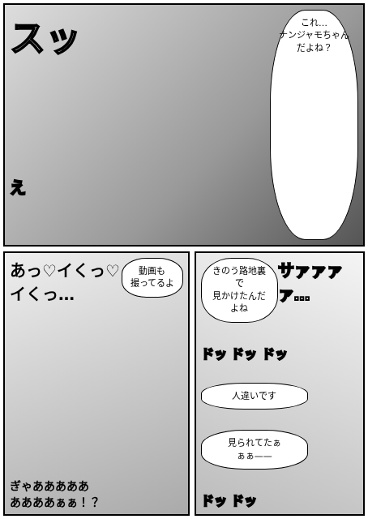スッ
え
これ…
ナンジャモちゃん
だよね？
あっ♡イくっ♡
イくっ…
動画も
撮ってるよ
ぎゃあああああ
ああああぁぁ！？
きのう路地裏で
見かけたんだよね
サァァァァ…
ドッ ドッ ドッ
人違いです
見られてたぁ
ぁぁ——
ドッ ドッ